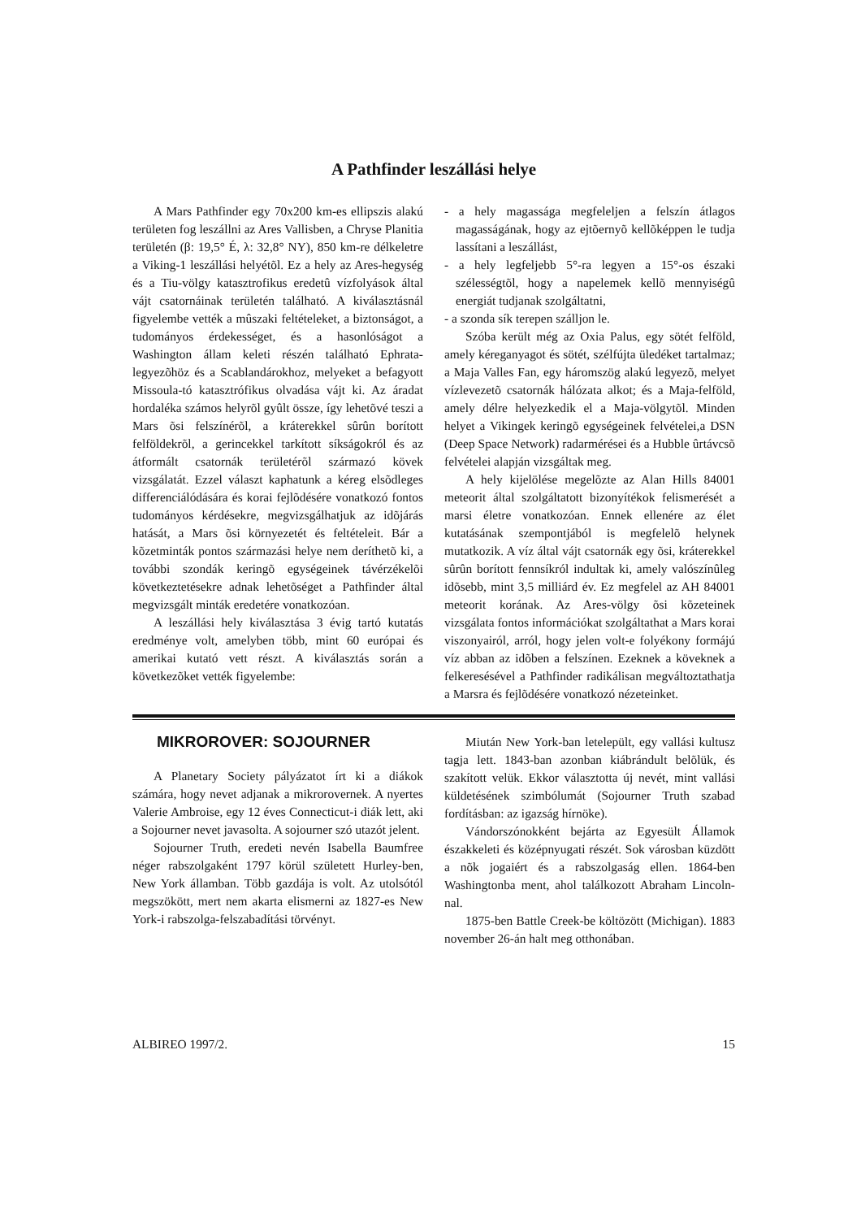A Pathfinder leszállási helye
A Mars Pathfinder egy 70x200 km-es ellipszis alakú területen fog leszállni az Ares Vallisben, a Chryse Planitia területén (β: 19,5° É, λ: 32,8° NY), 850 km-re délkeletre a Viking-1 leszállási helyétõl. Ez a hely az Ares-hegység és a Tiu-völgy katasztrofikus eredetû vízfolyások által vájt csatornáinak területén található. A kiválasztásnál figyelembe vették a mûszaki feltételeket, a biztonságot, a tudományos érdekességet, és a hasonlóságot a Washington állam keleti részén található Ephrata-legyezõhöz és a Scablandárokhoz, melyeket a befagyott Missoula-tó katasztrófikus olvadása vájt ki. Az áradat hordaléka számos helyrõl gyûlt össze, így lehetõvé teszi a Mars õsi felszínérõl, a kráterekkel sûrûn borított felföldekrõl, a gerincekkel tarkított síkságokról és az átformált csatornák területérõl származó kövek vizsgálatát. Ezzel választ kaphatunk a kéreg elsõdleges differenciálódására és korai fejlõdésére vonatkozó fontos tudományos kérdésekre, megvizsgálhatjuk az idõjárás hatását, a Mars õsi környezetét és feltételeit. Bár a kõzetminták pontos származási helye nem deríthetõ ki, a további szondák keringõ egységeinek távérzékelõi következtetésekre adnak lehetõséget a Pathfinder által megvizsgált minták eredetére vonatkozóan.
A leszállási hely kiválasztása 3 évig tartó kutatás eredménye volt, amelyben több, mint 60 európai és amerikai kutató vett részt. A kiválasztás során a következõket vették figyelembe:
- a hely magassága megfeleljen a felszín átlagos magasságának, hogy az ejtõernyõ kellõképpen le tudja lassítani a leszállást,
- a hely legfeljebb 5°-ra legyen a 15°-os északi szélességtõl, hogy a napelemek kellõ mennyiségû energiát tudjanak szolgáltatni,
- a szonda sík terepen szálljon le.
Szóba került még az Oxia Palus, egy sötét felföld, amely kéreganyagot és sötét, szélfújta üledéket tartalmaz; a Maja Valles Fan, egy háromszög alakú legyezõ, melyet vízlevezetõ csatornák hálózata alkot; és a Maja-felföld, amely délre helyezkedik el a Maja-völgytõl. Minden helyet a Vikingek keringõ egységeinek felvételei,a DSN (Deep Space Network) radarmérései és a Hubble ûrtávcsõ felvételei alapján vizsgáltak meg.
A hely kijelölése megelõzte az Alan Hills 84001 meteorit által szolgáltatott bizonyítékok felismerését a marsi életre vonatkozóan. Ennek ellenére az élet kutatásának szempontjából is megfelelõ helynek mutatkozik. A víz által vájt csatornák egy õsi, kráterekkel sûrûn borított fennsíkról indultak ki, amely valószínûleg idõsebb, mint 3,5 milliárd év. Ez megfelel az AH 84001 meteorit korának. Az Ares-völgy õsi kõzeteinek vizsgálata fontos információkat szolgáltathat a Mars korai viszonyairól, arról, hogy jelen volt-e folyékony formájú víz abban az idõben a felszínen. Ezeknek a köveknek a felkeresésével a Pathfinder radikálisan megváltoztathatja a Marsra és fejlõdésére vonatkozó nézeteinket.
MIKROROVER: SOJOURNER
A Planetary Society pályázatot írt ki a diákok számára, hogy nevet adjanak a mikrorovernek. A nyertes Valerie Ambroise, egy 12 éves Connecticut-i diák lett, aki a Sojourner nevet javasolta. A sojourner szó utazót jelent.
Sojourner Truth, eredeti nevén Isabella Baumfree néger rabszolgaként 1797 körül született Hurley-ben, New York államban. Több gazdája is volt. Az utolsótól megszökött, mert nem akarta elismerni az 1827-es New York-i rabszolga-felszabadítási törvényt.
Miután New York-ban letelepült, egy vallási kultusz tagja lett. 1843-ban azonban kiábrándult belõlük, és szakított velük. Ekkor választotta új nevét, mint vallási küldetésének szimbólumát (Sojourner Truth szabad fordításban: az igazság hírnöke).
Vándorszónokként bejárta az Egyesült Államok északkeleti és középnyugati részét. Sok városban küzdött a nõk jogaiért és a rabszolgaság ellen. 1864-ben Washingtonba ment, ahol találkozott Abraham Lincoln-nal.
1875-ben Battle Creek-be költözött (Michigan). 1883 november 26-án halt meg otthonában.
ALBIREO 1997/2. 15